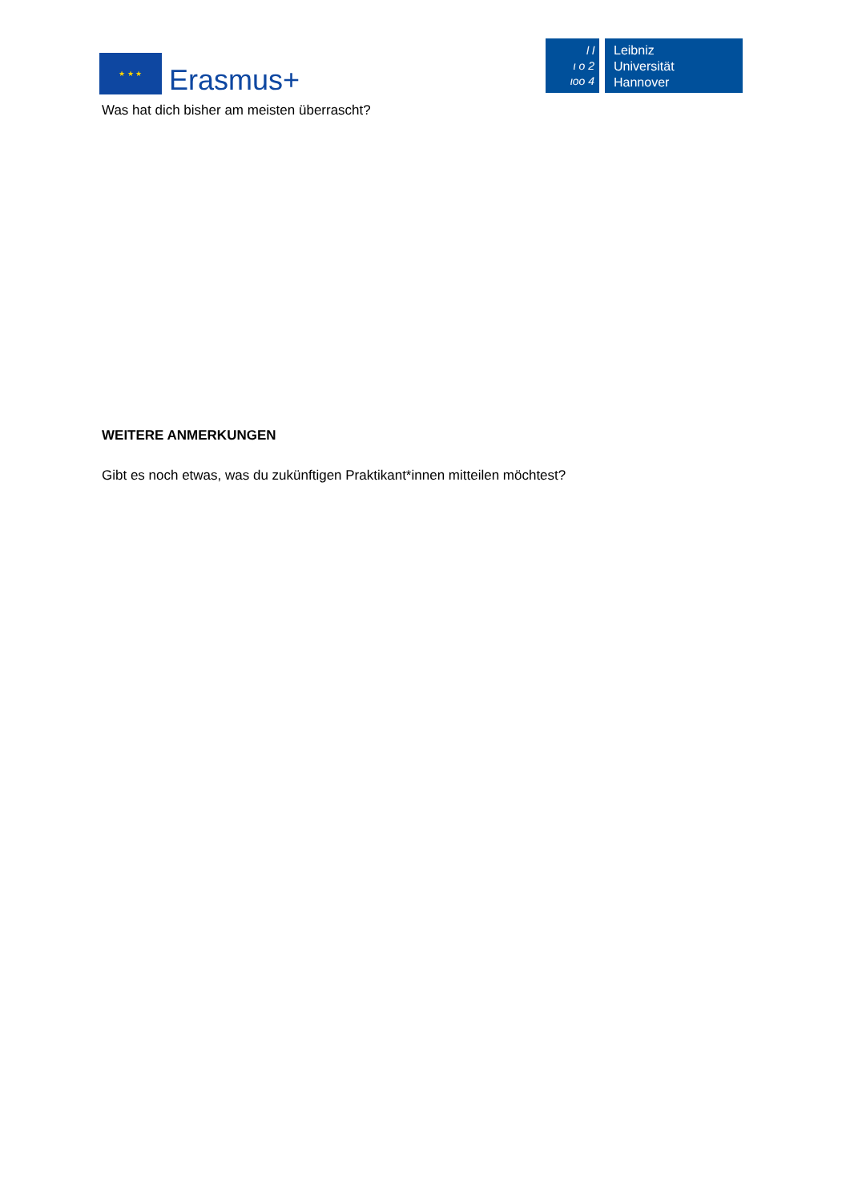★ ★ ★
Erasmus+
l l
ι o 2
ιoo 4
Leibniz
Universität
Hannover
Was hat dich bisher am meisten überrascht?
WEITERE ANMERKUNGEN
Gibt es noch etwas, was du zukünftigen Praktikant*innen mitteilen möchtest?